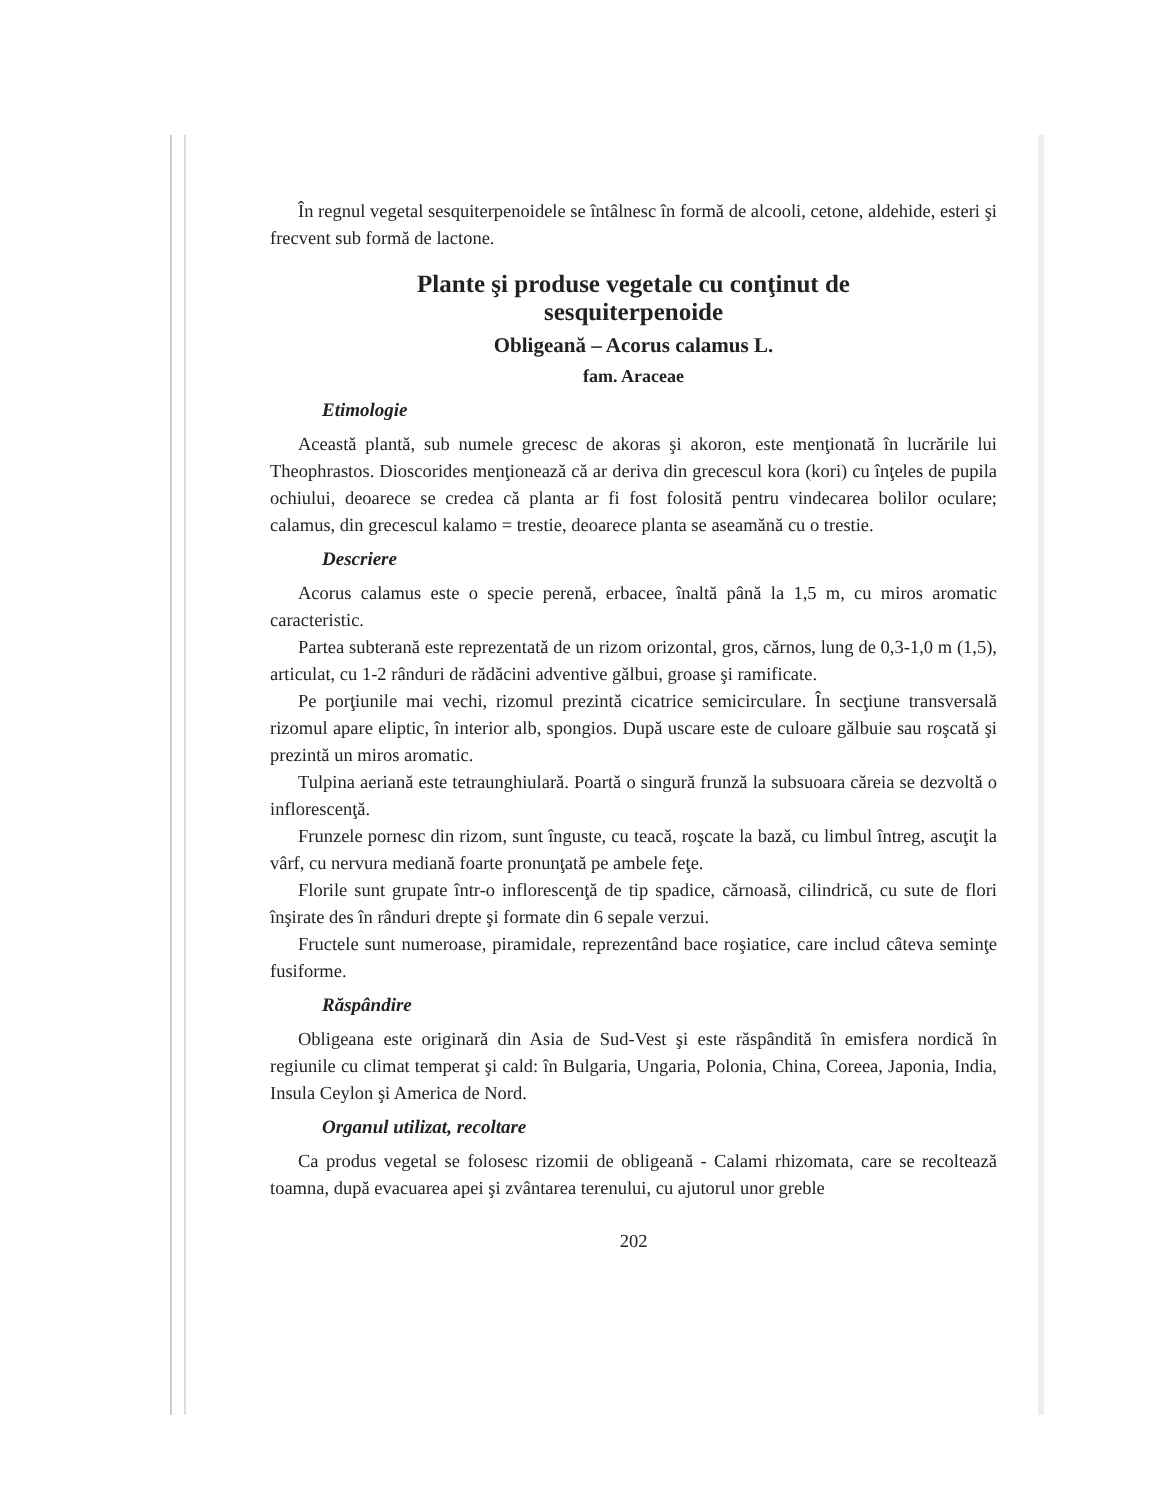În regnul vegetal sesquiterpenoidele se întâlnesc în formă de alcooli, cetone, aldehide, esteri şi frecvent sub formă de lactone.
Plante şi produse vegetale cu conţinut de
sesquiterpenoide
Obligeană – Acorus calamus L.
fam. Araceae
Etimologie
Această plantă, sub numele grecesc de akoras şi akoron, este menţionată în lucrările lui Theophrastos. Dioscorides menţionează că ar deriva din grecescul kora (kori) cu înţeles de pupila ochiului, deoarece se credea că planta ar fi fost folosită pentru vindecarea bolilor oculare; calamus, din grecescul kalamo = trestie, deoarece planta se aseamănă cu o trestie.
Descriere
Acorus calamus este o specie perenă, erbacee, înaltă până la 1,5 m, cu miros aromatic caracteristic.
Partea subterană este reprezentată de un rizom orizontal, gros, cărnos, lung de 0,3-1,0 m (1,5), articulat, cu 1-2 rânduri de rădăcini adventive gălbui, groase şi ramificate.
Pe porţiunile mai vechi, rizomul prezintă cicatrice semicirculare. În secţiune transversală rizomul apare eliptic, în interior alb, spongios. După uscare este de culoare gălbuie sau roşcată şi prezintă un miros aromatic.
Tulpina aeriană este tetraunghiulară. Poartă o singură frunză la subsuoara căreia se dezvoltă o inflorescenţă.
Frunzele pornesc din rizom, sunt înguste, cu teacă, roşcate la bază, cu limbul întreg, ascuţit la vârf, cu nervura mediană foarte pronunţată pe ambele feţe.
Florile sunt grupate într-o inflorescenţă de tip spadice, cărnoasă, cilindrică, cu sute de flori înşirate des în rânduri drepte şi formate din 6 sepale verzui.
Fructele sunt numeroase, piramidale, reprezentând bace roşiatice, care includ câteva seminţe fusiforme.
Răspândire
Obligeana este originară din Asia de Sud-Vest şi este răspândită în emisfera nordică în regiunile cu climat temperat şi cald: în Bulgaria, Ungaria, Polonia, China, Coreea, Japonia, India, Insula Ceylon şi America de Nord.
Organul utilizat, recoltare
Ca produs vegetal se folosesc rizomii de obligeană - Calami rhizomata, care se recoltează toamna, după evacuarea apei şi zvântarea terenului, cu ajutorul unor greble
202